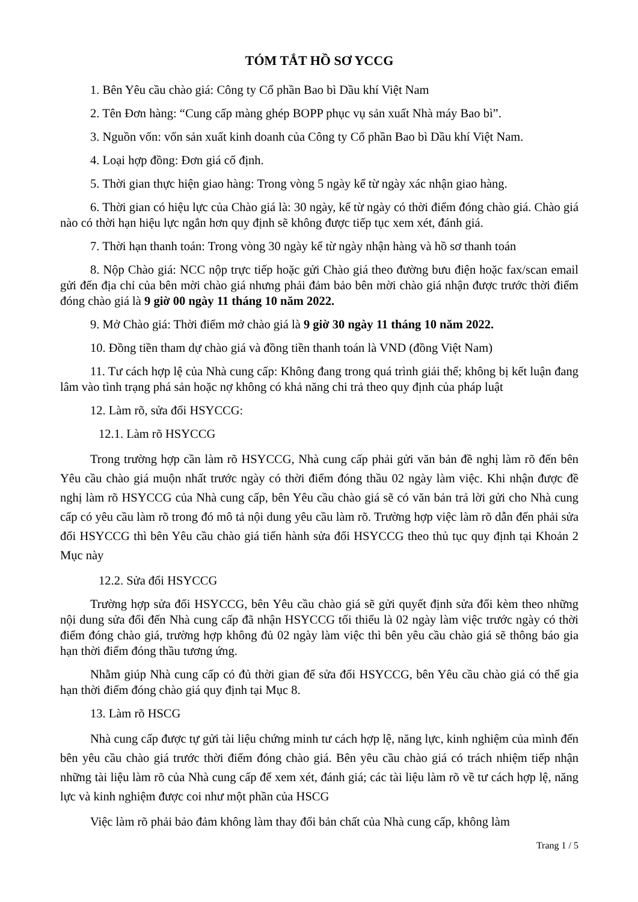TÓM TẮT HỒ SƠ YCCG
1. Bên Yêu cầu chào giá: Công ty Cổ phần Bao bì Dầu khí Việt Nam
2. Tên Đơn hàng: “Cung cấp màng ghép BOPP phục vụ sản xuất Nhà máy Bao bì”.
3. Nguồn vốn: vốn sản xuất kinh doanh của Công ty Cổ phần Bao bì Dầu khí Việt Nam.
4. Loại hợp đồng: Đơn giá cố định.
5. Thời gian thực hiện giao hàng: Trong vòng 5 ngày kể từ ngày xác nhận giao hàng.
6. Thời gian có hiệu lực của Chào giá là: 30 ngày, kể từ ngày có thời điểm đóng chào giá. Chào giá nào có thời hạn hiệu lực ngắn hơn quy định sẽ không được tiếp tục xem xét, đánh giá.
7. Thời hạn thanh toán: Trong vòng 30 ngày kể từ ngày nhận hàng và hồ sơ thanh toán
8. Nộp Chào giá: NCC nộp trực tiếp hoặc gửi Chào giá theo đường bưu điện hoặc fax/scan email gửi đến địa chỉ của bên mời chào giá nhưng phải đảm bảo bên mời chào giá nhận được trước thời điểm đóng chào giá là 9 giờ 00 ngày 11 tháng 10 năm 2022.
9. Mở Chào giá: Thời điểm mở chào giá là 9 giờ 30 ngày 11 tháng 10 năm 2022.
10. Đồng tiền tham dự chào giá và đồng tiền thanh toán là VND (đồng Việt Nam)
11. Tư cách hợp lệ của Nhà cung cấp: Không đang trong quá trình giải thể; không bị kết luận đang lâm vào tình trạng phá sản hoặc nợ không có khả năng chi trả theo quy định của pháp luật
12. Làm rõ, sửa đổi HSYCCG:
12.1. Làm rõ HSYCCG
Trong trường hợp cần làm rõ HSYCCG, Nhà cung cấp phải gửi văn bản đề nghị làm rõ đến bên Yêu cầu chào giá muộn nhất trước ngày có thời điểm đóng thầu 02 ngày làm việc. Khi nhận được đề nghị làm rõ HSYCCG của Nhà cung cấp, bên Yêu cầu chào giá sẽ có văn bản trả lời gửi cho Nhà cung cấp có yêu cầu làm rõ trong đó mô tả nội dung yêu cầu làm rõ. Trường hợp việc làm rõ dẫn đến phải sửa đổi HSYCCG thì bên Yêu cầu chào giá tiến hành sửa đổi HSYCCG theo thủ tục quy định tại Khoản 2 Mục này
12.2. Sửa đổi HSYCCG
Trường hợp sửa đổi HSYCCG, bên Yêu cầu chào giá sẽ gửi quyết định sửa đổi kèm theo những nội dung sửa đổi đến Nhà cung cấp đã nhận HSYCCG tối thiểu là 02 ngày làm việc trước ngày có thời điểm đóng chào giá, trường hợp không đủ 02 ngày làm việc thì bên yêu cầu chào giá sẽ thông báo gia hạn thời điểm đóng thầu tương ứng.
Nhằm giúp Nhà cung cấp có đủ thời gian để sửa đổi HSYCCG, bên Yêu cầu chào giá có thể gia hạn thời điểm đóng chào giá quy định tại Mục 8.
13. Làm rõ HSCG
Nhà cung cấp được tự gửi tài liệu chứng minh tư cách hợp lệ, năng lực, kinh nghiệm của mình đến bên yêu cầu chào giá trước thời điểm đóng chào giá. Bên yêu cầu chào giá có trách nhiệm tiếp nhận những tài liệu làm rõ của Nhà cung cấp để xem xét, đánh giá; các tài liệu làm rõ về tư cách hợp lệ, năng lực và kinh nghiệm được coi như một phần của HSCG
Việc làm rõ phải bảo đảm không làm thay đổi bản chất của Nhà cung cấp, không làm
Trang 1 / 5